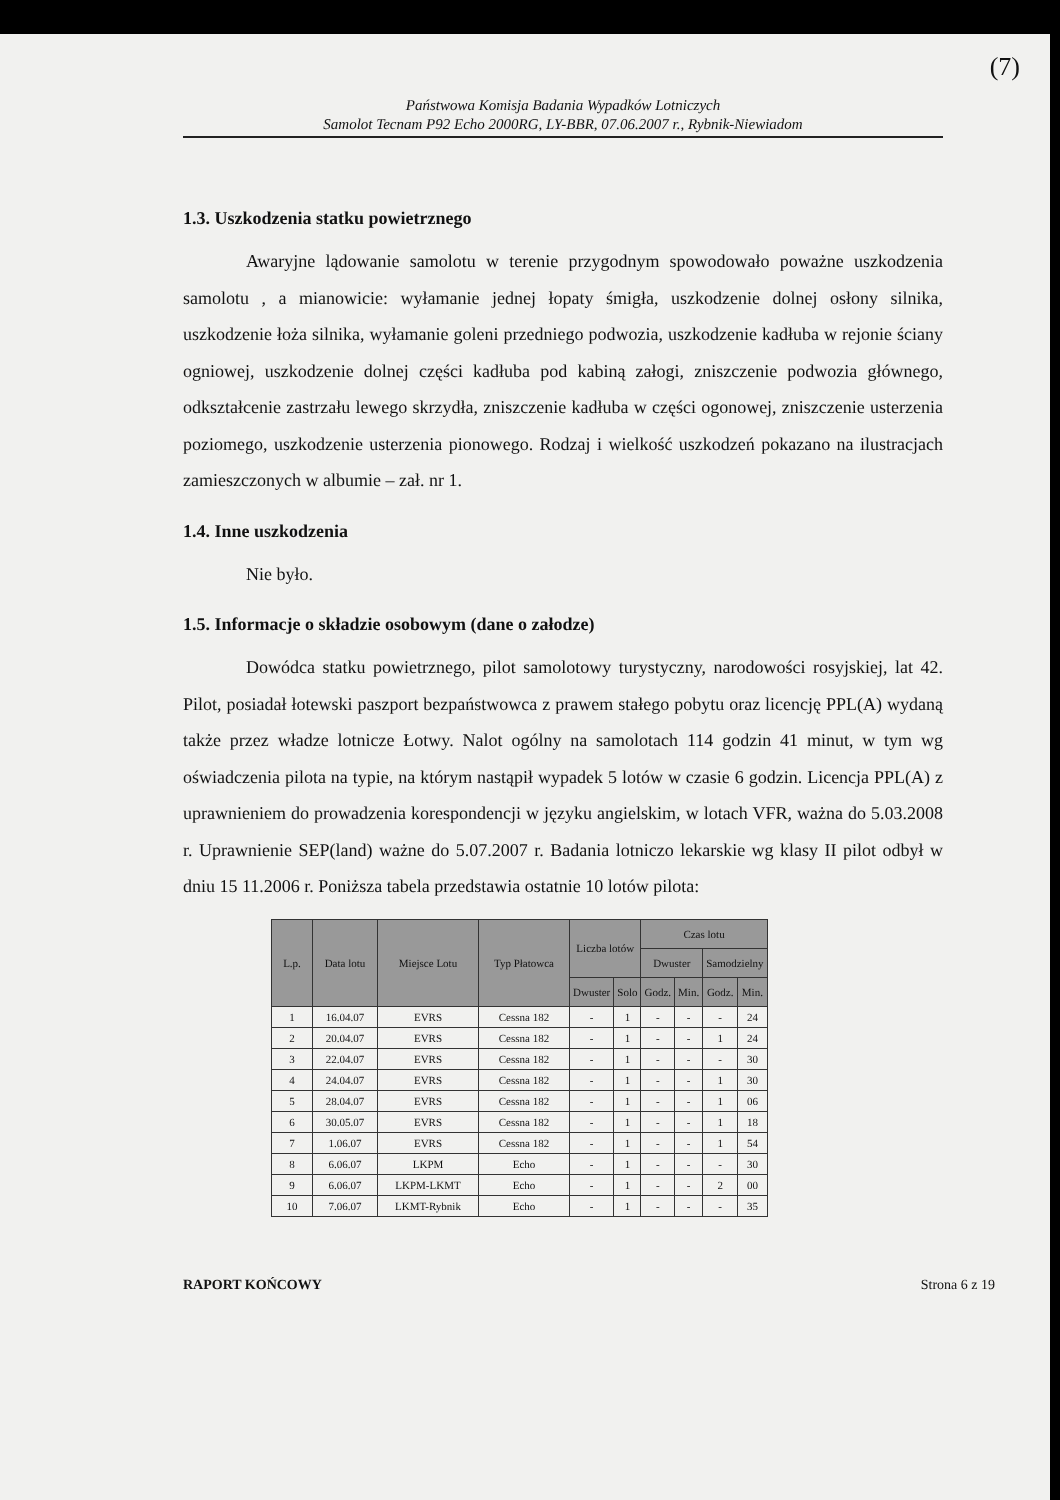(7)
Państwowa Komisja Badania Wypadków Lotniczych
Samolot Tecnam P92 Echo 2000RG, LY-BBR, 07.06.2007 r., Rybnik-Niewiadom
1.3. Uszkodzenia statku powietrznego
Awaryjne lądowanie samolotu w terenie przygodnym spowodowało poważne uszkodzenia samolotu , a mianowicie: wyłamanie jednej łopaty śmigła, uszkodzenie dolnej osłony silnika, uszkodzenie łoża silnika, wyłamanie goleni przedniego podwozia, uszkodzenie kadłuba w rejonie ściany ogniowej, uszkodzenie dolnej części kadłuba pod kabiną załogi, zniszczenie podwozia głównego, odkształcenie zastrzału lewego skrzydła, zniszczenie kadłuba w części ogonowej, zniszczenie usterzenia poziomego, uszkodzenie usterzenia pionowego. Rodzaj i wielkość uszkodzeń pokazano na ilustracjach zamieszczonych w albumie – zał. nr 1.
1.4. Inne uszkodzenia
Nie było.
1.5. Informacje o składzie osobowym (dane o załodze)
Dowódca statku powietrznego, pilot samolotowy turystyczny, narodowości rosyjskiej, lat 42. Pilot, posiadał łotewski paszport bezpaństwowca z prawem stałego pobytu oraz licencję PPL(A) wydaną także przez władze lotnicze Łotwy. Nalot ogólny na samolotach 114 godzin 41 minut, w tym wg oświadczenia pilota na typie, na którym nastąpił wypadek 5 lotów w czasie 6 godzin. Licencja PPL(A) z uprawnieniem do prowadzenia korespondencji w języku angielskim, w lotach VFR, ważna do 5.03.2008 r. Uprawnienie SEP(land) ważne do 5.07.2007 r. Badania lotniczo lekarskie wg klasy II pilot odbył w dniu 15 11.2006 r. Poniższa tabela przedstawia ostatnie 10 lotów pilota:
| L.p. | Data lotu | Miejsce Lotu | Typ Płatowca | Liczba lotów | | Czas lotu | | | |
| --- | --- | --- | --- | --- | --- | --- | --- | --- | --- |
| | | | | | | Dwuster | | Samodzielny | |
| | | | | Dwuster | Solo | Godz. | Min. | Godz. | Min. |
| 1 | 16.04.07 | EVRS | Cessna 182 | - | 1 | - | - | - | 24 |
| 2 | 20.04.07 | EVRS | Cessna 182 | - | 1 | - | - | 1 | 24 |
| 3 | 22.04.07 | EVRS | Cessna 182 | - | 1 | - | - | - | 30 |
| 4 | 24.04.07 | EVRS | Cessna 182 | - | 1 | - | - | 1 | 30 |
| 5 | 28.04.07 | EVRS | Cessna 182 | - | 1 | - | - | 1 | 06 |
| 6 | 30.05.07 | EVRS | Cessna 182 | - | 1 | - | - | 1 | 18 |
| 7 | 1.06.07 | EVRS | Cessna 182 | - | 1 | - | - | 1 | 54 |
| 8 | 6.06.07 | LKPM | Echo | - | 1 | - | - | - | 30 |
| 9 | 6.06.07 | LKPM-LKMT | Echo | - | 1 | - | - | 2 | 00 |
| 10 | 7.06.07 | LKMT-Rybnik | Echo | - | 1 | - | - | - | 35 |
RAPORT KOŃCOWY Strona 6 z 19